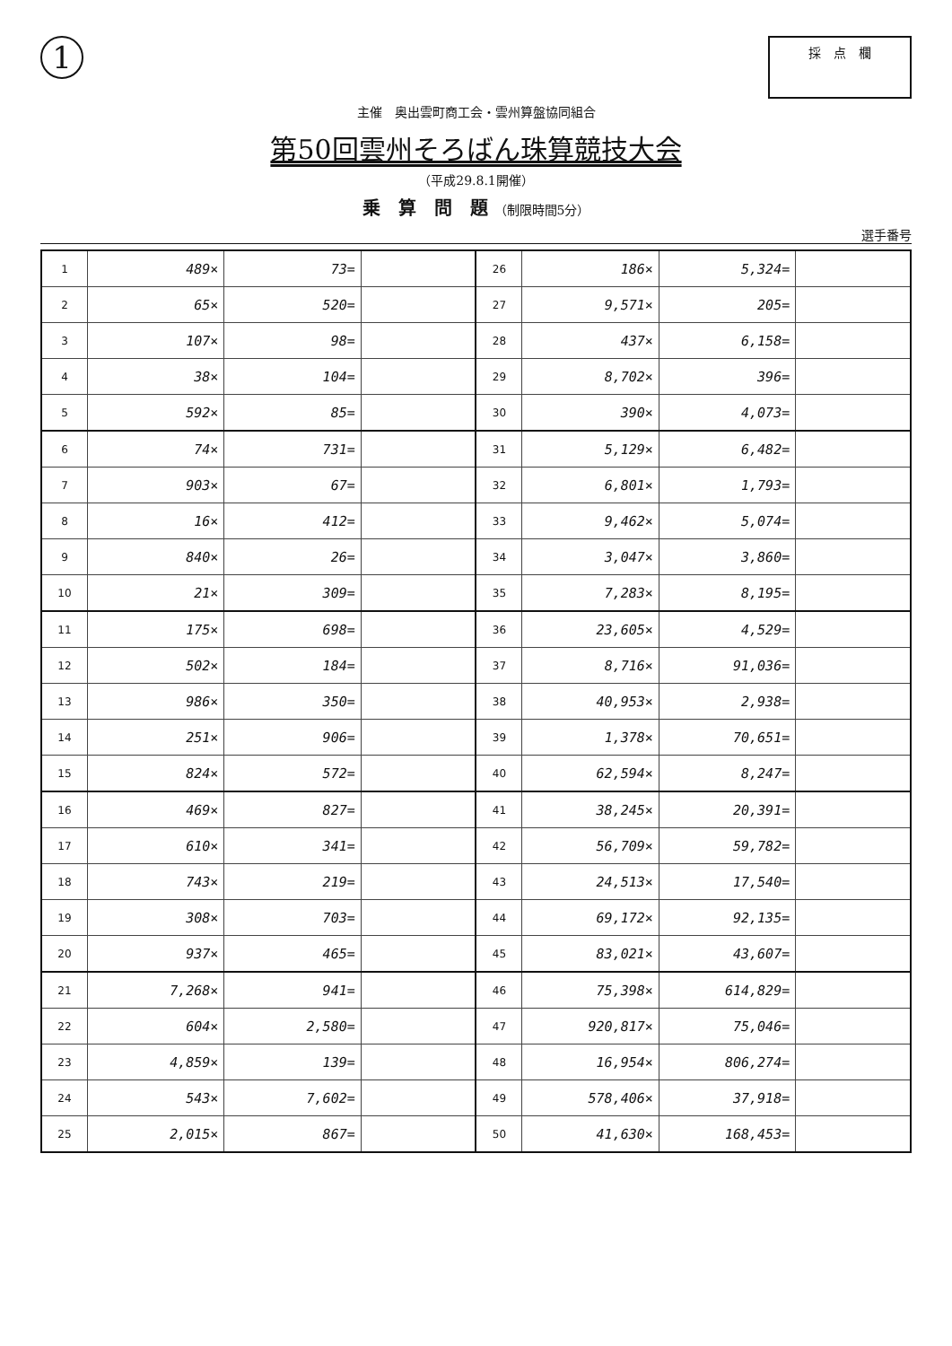1
採　点　欄
主催　奥出雲町商工会・雲州算盤協同組合
第50回雲州そろばん珠算競技大会
（平成29.8.1開催）
乗　算　問　題 （制限時間5分）
選手番号
| 1 | 489× | 73= | | 26 | 186× | 5,324= | |
| 2 | 65× | 520= | | 27 | 9,571× | 205= | |
| 3 | 107× | 98= | | 28 | 437× | 6,158= | |
| 4 | 38× | 104= | | 29 | 8,702× | 396= | |
| 5 | 592× | 85= | | 30 | 390× | 4,073= | |
| 6 | 74× | 731= | | 31 | 5,129× | 6,482= | |
| 7 | 903× | 67= | | 32 | 6,801× | 1,793= | |
| 8 | 16× | 412= | | 33 | 9,462× | 5,074= | |
| 9 | 840× | 26= | | 34 | 3,047× | 3,860= | |
| 10 | 21× | 309= | | 35 | 7,283× | 8,195= | |
| 11 | 175× | 698= | | 36 | 23,605× | 4,529= | |
| 12 | 502× | 184= | | 37 | 8,716× | 91,036= | |
| 13 | 986× | 350= | | 38 | 40,953× | 2,938= | |
| 14 | 251× | 906= | | 39 | 1,378× | 70,651= | |
| 15 | 824× | 572= | | 40 | 62,594× | 8,247= | |
| 16 | 469× | 827= | | 41 | 38,245× | 20,391= | |
| 17 | 610× | 341= | | 42 | 56,709× | 59,782= | |
| 18 | 743× | 219= | | 43 | 24,513× | 17,540= | |
| 19 | 308× | 703= | | 44 | 69,172× | 92,135= | |
| 20 | 937× | 465= | | 45 | 83,021× | 43,607= | |
| 21 | 7,268× | 941= | | 46 | 75,398× | 614,829= | |
| 22 | 604× | 2,580= | | 47 | 920,817× | 75,046= | |
| 23 | 4,859× | 139= | | 48 | 16,954× | 806,274= | |
| 24 | 543× | 7,602= | | 49 | 578,406× | 37,918= | |
| 25 | 2,015× | 867= | | 50 | 41,630× | 168,453= | |